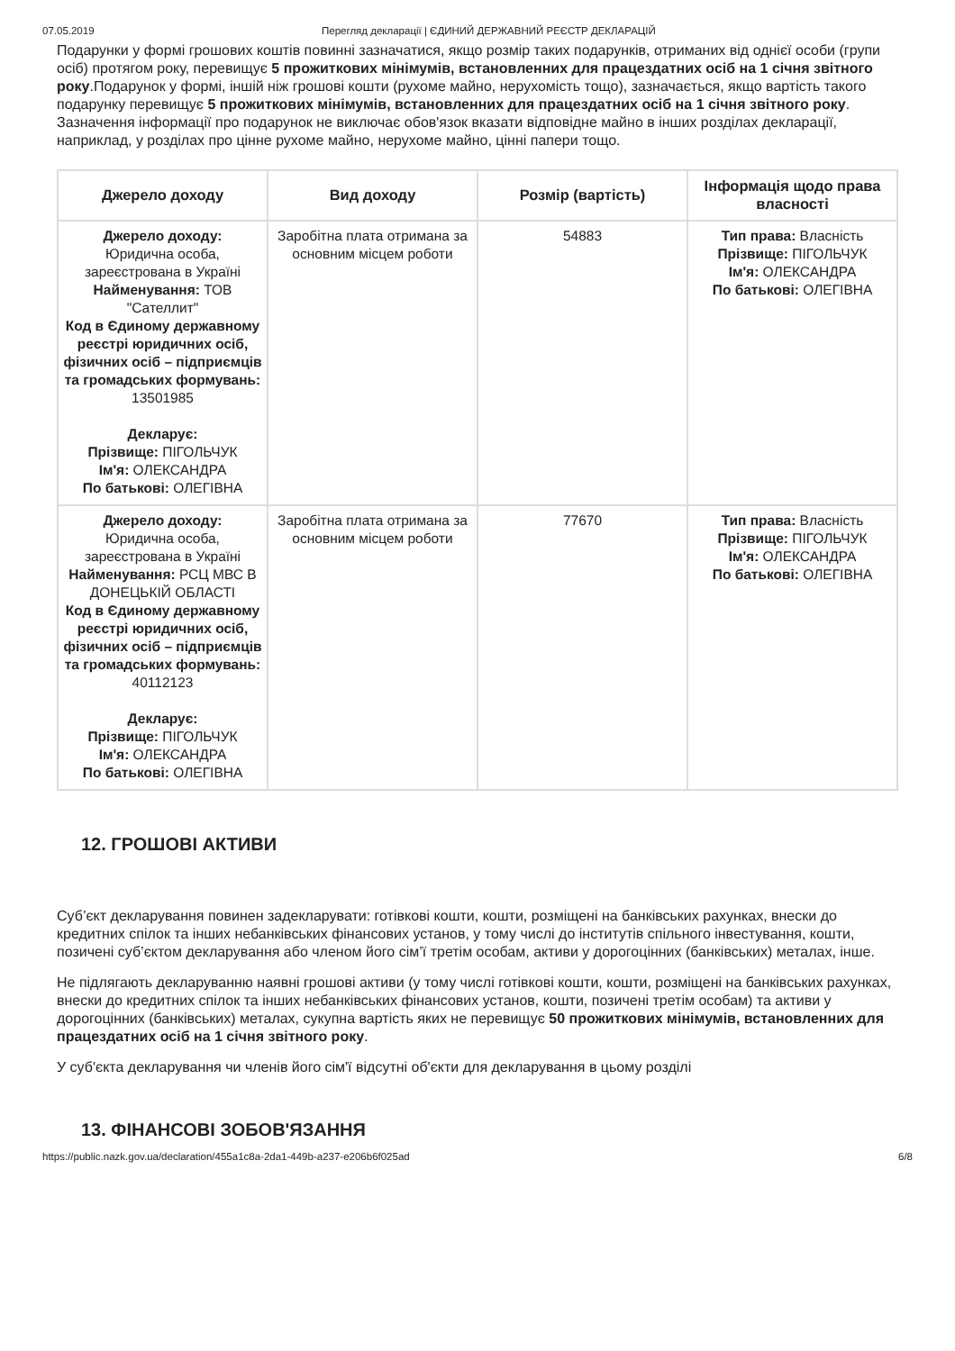07.05.2019 Перегляд декларації | ЄДИНИЙ ДЕРЖАВНИЙ РЕЄСТР ДЕКЛАРАЦІЙ
Подарунки у формі грошових коштів повинні зазначатися, якщо розмір таких подарунків, отриманих від однієї особи (групи осіб) протягом року, перевищує 5 прожиткових мінімумів, встановленних для працездатних осіб на 1 січня звітного року.Подарунок у формі, іншій ніж грошові кошти (рухоме майно, нерухомість тощо), зазначається, якщо вартість такого подарунку перевищує 5 прожиткових мінімумів, встановленних для працездатних осіб на 1 січня звітного року. Зазначення інформації про подарунок не виключає обов'язок вказати відповідне майно в інших розділах декларації, наприклад, у розділах про цінне рухоме майно, нерухоме майно, цінні папери тощо.
| Джерело доходу | Вид доходу | Розмір (вартість) | Інформація щодо права власності |
| --- | --- | --- | --- |
| Джерело доходу: Юридична особа, зареєстрована в Україні Найменування: ТОВ "Сателлит" Код в Єдиному державному реєстрі юридичних осіб, фізичних осіб – підприємців та громадських формувань: 13501985 Декларує: Прізвище: ПІГОЛЬЧУК Ім'я: ОЛЕКСАНДРА По батькові: ОЛЕГІВНА | Заробітна плата отримана за основним місцем роботи | 54883 | Тип права: Власність Прізвище: ПІГОЛЬЧУК Ім'я: ОЛЕКСАНДРА По батькові: ОЛЕГІВНА |
| Джерело доходу: Юридична особа, зареєстрована в Україні Найменування: РСЦ МВС В ДОНЕЦЬКІЙ ОБЛАСТІ Код в Єдиному державному реєстрі юридичних осіб, фізичних осіб – підприємців та громадських формувань: 40112123 Декларує: Прізвище: ПІГОЛЬЧУК Ім'я: ОЛЕКСАНДРА По батькові: ОЛЕГІВНА | Заробітна плата отримана за основним місцем роботи | 77670 | Тип права: Власність Прізвище: ПІГОЛЬЧУК Ім'я: ОЛЕКСАНДРА По батькові: ОЛЕГІВНА |
12. ГРОШОВІ АКТИВИ
Суб’єкт декларування повинен задекларувати: готівкові кошти, кошти, розміщені на банківських рахунках, внески до кредитних спілок та інших небанківських фінансових установ, у тому числі до інститутів спільного інвестування, кошти, позичені суб’єктом декларування або членом його сім’ї третім особам, активи у дорогоцінних (банківських) металах, інше.
Не підлягають декларуванню наявні грошові активи (у тому числі готівкові кошти, кошти, розміщені на банківських рахунках, внески до кредитних спілок та інших небанківських фінансових установ, кошти, позичені третім особам) та активи у дорогоцінних (банківських) металах, сукупна вартість яких не перевищує 50 прожиткових мінімумів, встановленних для працездатних осіб на 1 січня звітного року.
У суб'єкта декларування чи членів його сім'ї відсутні об'єкти для декларування в цьому розділі
13. ФІНАНСОВІ ЗОБОВ'ЯЗАННЯ
https://public.nazk.gov.ua/declaration/455a1c8a-2da1-449b-a237-e206b6f025ad 6/8